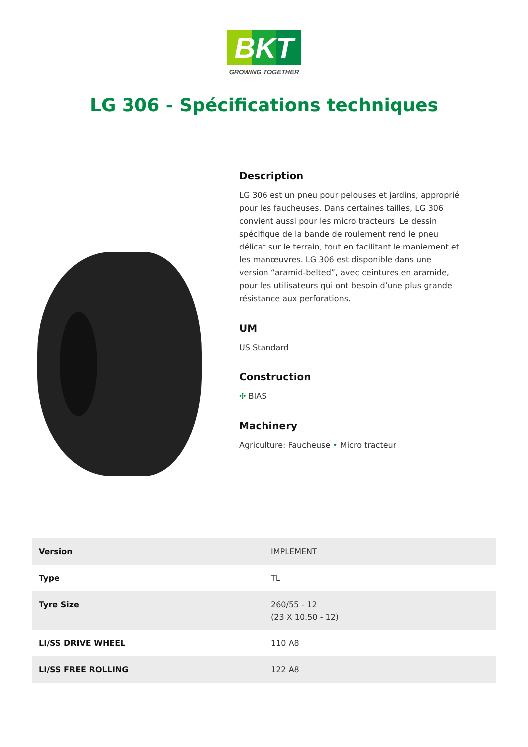BKT
GROWING TOGETHER
LG 306 - Spécifications techniques
Description
LG 306 est un pneu pour pelouses et jardins, approprié pour les faucheuses. Dans certaines tailles, LG 306 convient aussi pour les micro tracteurs. Le dessin spécifique de la bande de roulement rend le pneu délicat sur le terrain, tout en facilitant le maniement et les manœuvres. LG 306 est disponible dans une version “aramid-belted”, avec ceintures en aramide, pour les utilisateurs qui ont besoin d’une plus grande résistance aux perforations.
UM
US Standard
Construction
✣ BIAS
Machinery
Agriculture: Faucheuse • Micro tracteur
| Version | IMPLEMENT |
| Type | TL |
| Tyre Size | 260/55 - 12 (23 X 10.50 - 12) |
| LI/SS DRIVE WHEEL | 110 A8 |
| LI/SS FREE ROLLING | 122 A8 |